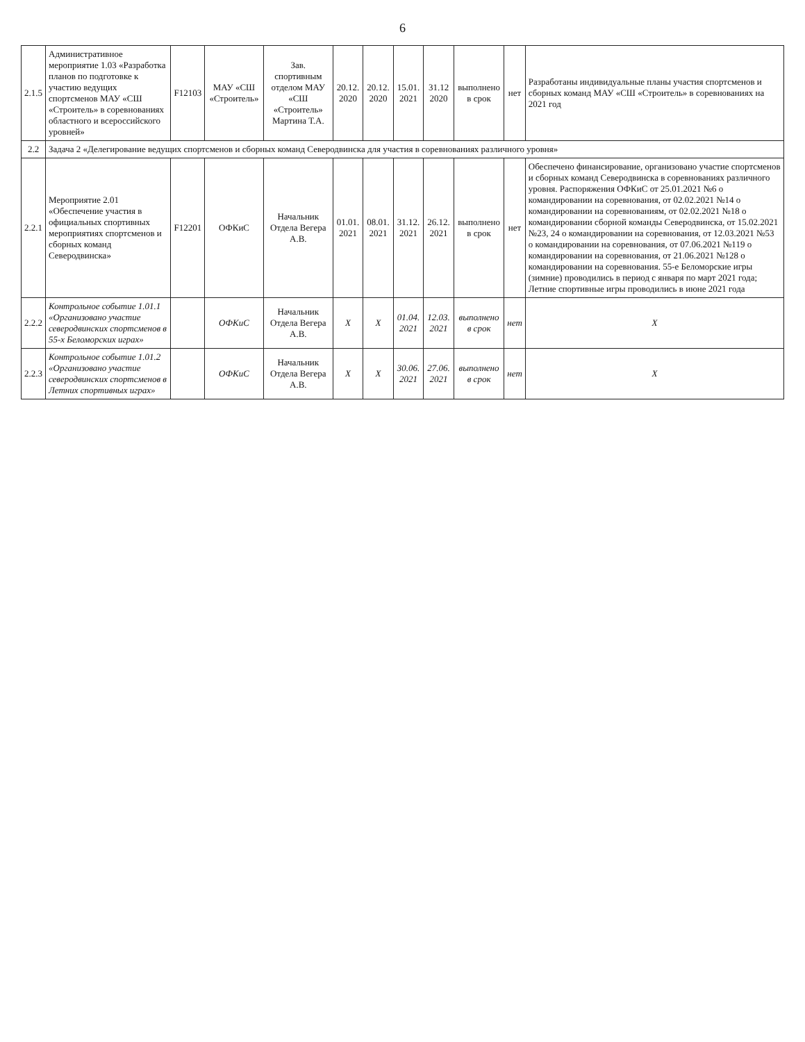6
| 2.1.5 | Административное мероприятие 1.03 «Разработка планов по подготовке к участию ведущих спортсменов МАУ «СШ «Строитель» в соревнованиях областного и всероссийского уровней» | F12103 | МАУ «СШ «Строитель» | Зав. спортивным отделом МАУ «СШ «Строитель» Мартина Т.А. | 20.12. 2020 | 20.12. 2020 | 15.01. 2021 | 31.12 2020 | выполнено в срок | нет | Разработаны индивидуальные планы участия спортсменов и сборных команд МАУ «СШ «Строитель» в соревнованиях на 2021 год |
| 2.2 | Задача 2 «Делегирование ведущих спортсменов и сборных команд Северодвинска для участия в соревнованиях различного уровня» | | | | | | | | | | |
| 2.2.1 | Мероприятие 2.01 «Обеспечение участия в официальных спортивных мероприятиях спортсменов и сборных команд Северодвинска» | F12201 | ОФКиС | Начальник Отдела Вегера А.В. | 01.01. 2021 | 08.01. 2021 | 31.12. 2021 | 26.12. 2021 | выполнено в срок | нет | Обеспечено финансирование, организовано участие спортсменов и сборных команд Северодвинска в соревнованиях различного уровня. Распоряжения ОФКиС от 25.01.2021 №6 о командировании на соревнования, от 02.02.2021 №14 о командировании на соревнованиям, от 02.02.2021 №18 о командировании сборной команды Северодвинска, от 15.02.2021 №23, 24 о командировании на соревнования, от 12.03.2021 №53 о командировании на соревнования, от 07.06.2021 №119 о командировании на соревнования, от 21.06.2021 №128 о командировании на соревнования. 55-е Беломорские игры (зимние) проводились в период с января по март 2021 года; Летние спортивные игры проводились в июне 2021 года |
| 2.2.2 | Контрольное событие 1.01.1 «Организовано участие северодвинских спортсменов в 55-х Беломорских играх» | | ОФКиС | Начальник Отдела Вегера А.В. | X | X | 01.04. 2021 | 12.03. 2021 | выполнено в срок | нет | X |
| 2.2.3 | Контрольное событие 1.01.2 «Организовано участие северодвинских спортсменов в Летних спортивных играх» | | ОФКиС | Начальник Отдела Вегера А.В. | X | X | 30.06. 2021 | 27.06. 2021 | выполнено в срок | нет | X |